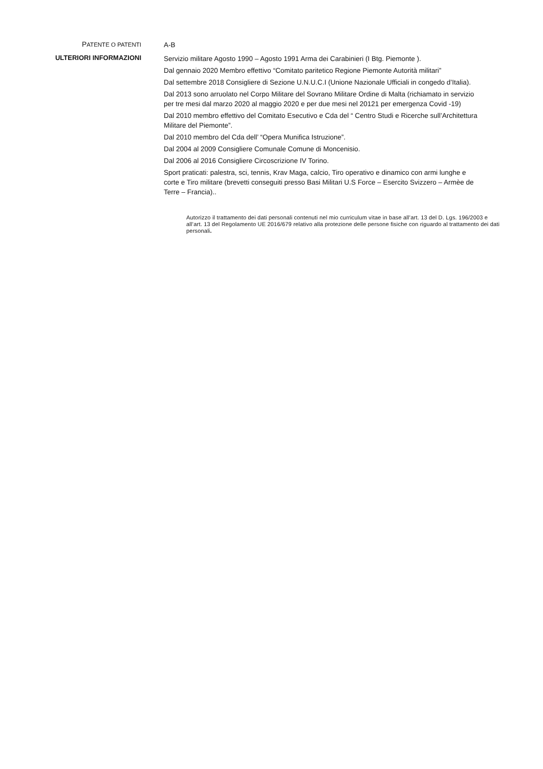PATENTE O PATENTI
A-B
ULTERIORI INFORMAZIONI
Servizio militare Agosto 1990 – Agosto 1991 Arma dei Carabinieri (I Btg. Piemonte ).
Dal gennaio 2020 Membro effettivo “Comitato paritetico Regione Piemonte Autorità militari”
Dal settembre 2018 Consigliere di Sezione U.N.U.C.I (Unione Nazionale Ufficiali in congedo d’Italia).
Dal 2013 sono arruolato nel Corpo Militare del Sovrano Militare Ordine di Malta (richiamato in servizio per tre mesi dal marzo 2020 al maggio 2020 e per due mesi nel 20121 per emergenza Covid -19)
Dal 2010 membro effettivo del Comitato Esecutivo e Cda del “ Centro Studi e Ricerche sull’Architettura Militare del Piemonte”.
Dal 2010 membro del Cda dell’ “Opera Munifica Istruzione”.
Dal 2004 al 2009 Consigliere Comunale Comune di Moncenisio.
Dal 2006 al 2016 Consigliere Circoscrizione IV Torino.
Sport praticati: palestra, sci, tennis, Krav Maga, calcio, Tiro operativo e dinamico con armi lunghe e corte e Tiro militare (brevetti conseguiti presso Basi Militari U.S Force – Esercito Svizzero – Armèe de Terre – Francia)..
Autorizzo il trattamento dei dati personali contenuti nel mio curriculum vitae in base all’art. 13 del D. Lgs. 196/2003 e all’art. 13 del Regolamento UE 2016/679 relativo alla protezione delle persone fisiche con riguardo al trattamento dei dati personali.